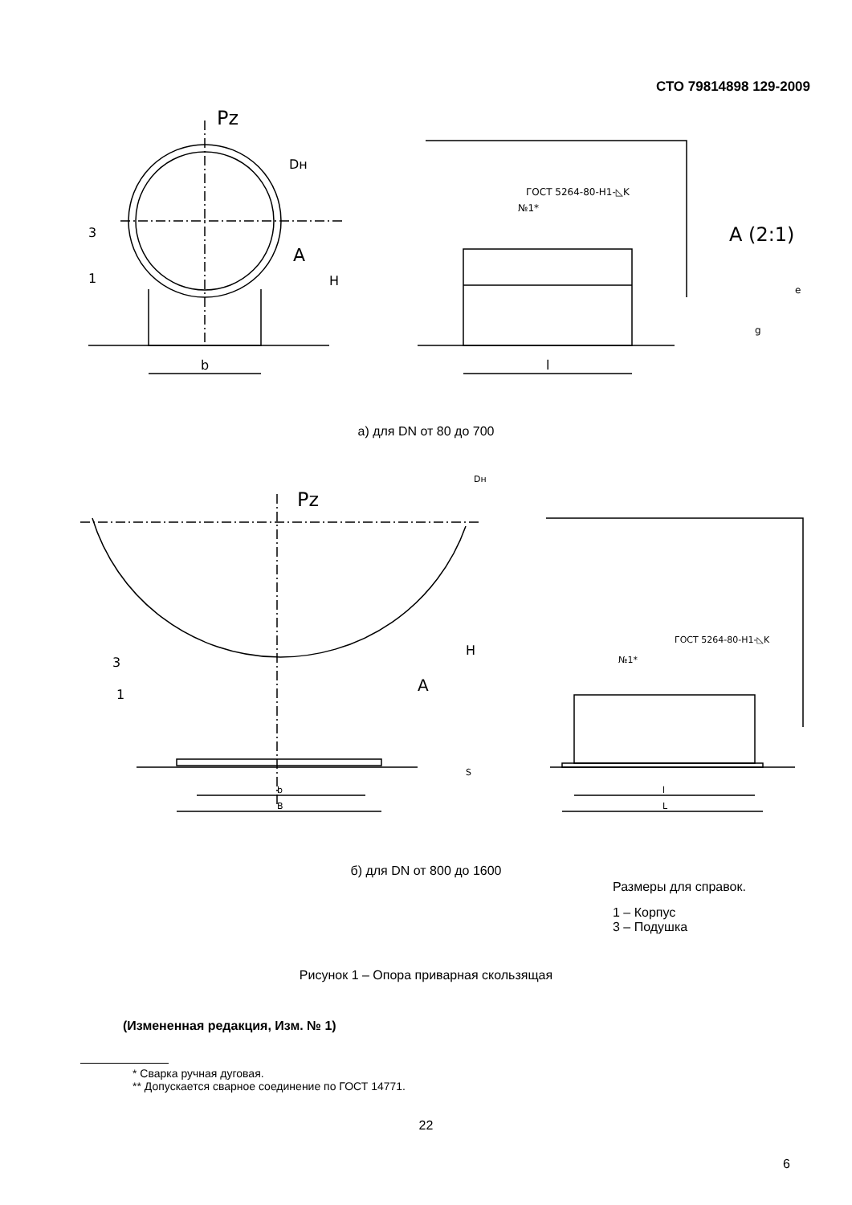СТО 79814898 129-2009
Pz
Dн
3
1
A
H
b
ГОСТ 5264-80-Н1-◺K
№1*
l
A (2:1)
e
g
а) для DN от 80 до 700
Dн
Pz
3
1
A
H
S
b
B
ГОСТ 5264-80-Н1-◺K
№1*
l
L
б) для DN от 800 до 1600
Размеры для справок.
1 – Корпус
3 – Подушка
Рисунок 1 – Опора приварная скользящая
(Измененная редакция, Изм. № 1)
* Сварка ручная дуговая.
** Допускается сварное соединение по ГОСТ 14771.
22
6